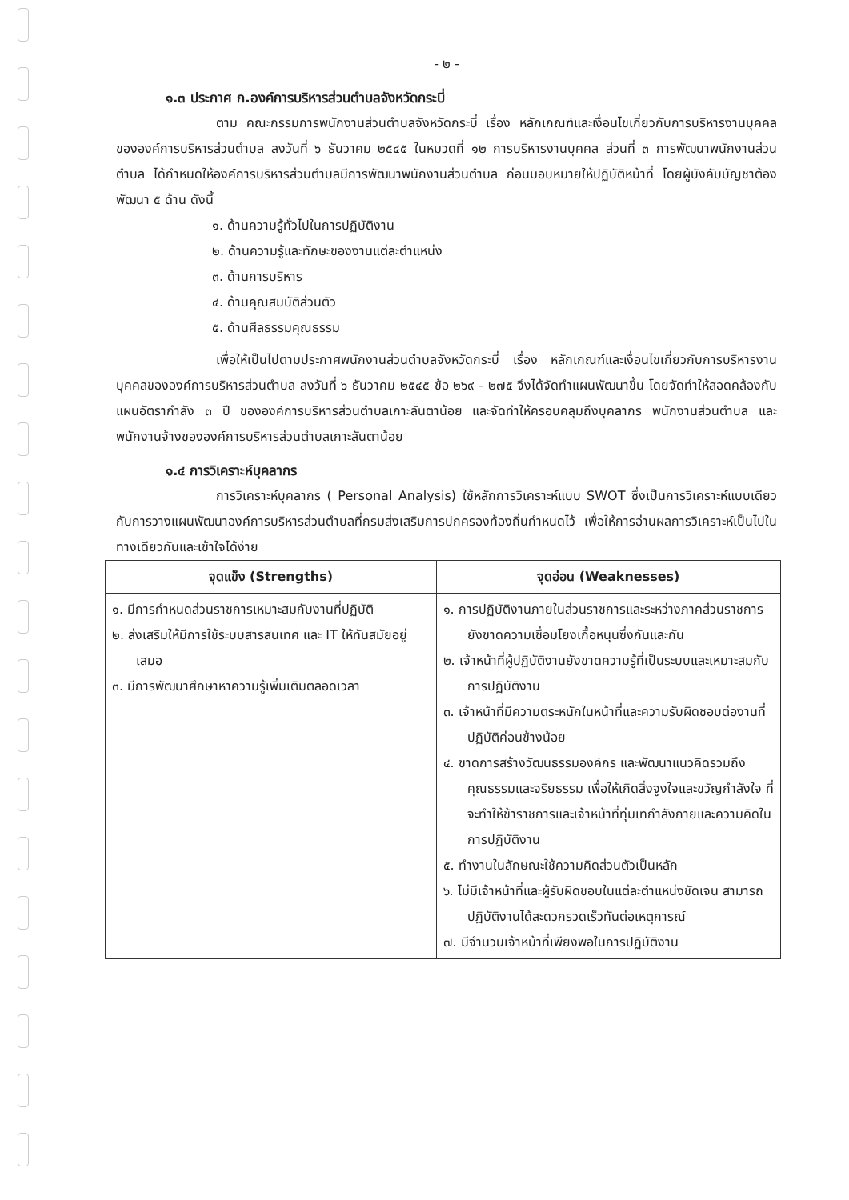- ๒ -
๑.๓ ประกาศ ก.องค์การบริหารส่วนตำบลจังหวัดกระบี่
ตาม คณะกรรมการพนักงานส่วนตำบลจังหวัดกระบี่ เรื่อง หลักเกณฑ์และเงื่อนไขเกี่ยวกับการบริหารงานบุคคลขององค์การบริหารส่วนตำบล ลงวันที่ ๖ ธันวาคม ๒๕๔๕ ในหมวดที่ ๑๒ การบริหารงานบุคคล ส่วนที่ ๓ การพัฒนาพนักงานส่วนตำบล ได้กำหนดให้องค์การบริหารส่วนตำบลมีการพัฒนาพนักงานส่วนตำบล ก่อนมอบหมายให้ปฏิบัติหน้าที่ โดยผู้บังคับบัญชาต้องพัฒนา ๕ ด้าน ดังนี้
๑. ด้านความรู้ทั่วไปในการปฏิบัติงาน
๒. ด้านความรู้และทักษะของงานแต่ละตำแหน่ง
๓. ด้านการบริหาร
๔. ด้านคุณสมบัติส่วนตัว
๕. ด้านศีลธรรมคุณธรรม
เพื่อให้เป็นไปตามประกาศพนักงานส่วนตำบลจังหวัดกระบี่ เรื่อง หลักเกณฑ์และเงื่อนไขเกี่ยวกับการบริหารงานบุคคลขององค์การบริหารส่วนตำบล ลงวันที่ ๖ ธันวาคม ๒๕๔๕ ข้อ ๒๖๙ - ๒๗๕ จึงได้จัดทำแผนพัฒนาขึ้น โดยจัดทำให้สอดคล้องกับแผนอัตรากำลัง ๓ ปี ขององค์การบริหารส่วนตำบลเกาะลันตาน้อย และจัดทำให้ครอบคลุมถึงบุคลากร พนักงานส่วนตำบล และพนักงานจ้างขององค์การบริหารส่วนตำบลเกาะลันตาน้อย
๑.๔ การวิเคราะห์บุคลากร
การวิเคราะห์บุคลากร ( Personal Analysis) ใช้หลักการวิเคราะห์แบบ SWOT ซึ่งเป็นการวิเคราะห์แบบเดียวกับการวางแผนพัฒนาองค์การบริหารส่วนตำบลที่กรมส่งเสริมการปกครองท้องถิ่นกำหนดไว้ เพื่อให้การอ่านผลการวิเคราะห์เป็นไปในทางเดียวกันและเข้าใจได้ง่าย
| จุดแข็ง (Strengths) | จุดอ่อน (Weaknesses) |
| --- | --- |
| ๑. มีการกำหนดส่วนราชการเหมาะสมกับงานที่ปฏิบัติ ๒. ส่งเสริมให้มีการใช้ระบบสารสนเทศ และ IT ให้ทันสมัยอยู่เสมอ ๓. มีการพัฒนาศึกษาหาความรู้เพิ่มเติมตลอดเวลา | ๑. การปฏิบัติงานภายในส่วนราชการและระหว่างภาคส่วนราชการยังขาดความเชื่อมโยงเกื้อหนุนซึ่งกันและกัน ๒. เจ้าหน้าที่ผู้ปฏิบัติงานยังขาดความรู้ที่เป็นระบบและเหมาะสมกับการปฏิบัติงาน ๓. เจ้าหน้าที่มีความตระหนักในหน้าที่และความรับผิดชอบต่องานที่ปฏิบัติค่อนข้างน้อย ๔. ขาดการสร้างวัฒนธรรมองค์กร และพัฒนาแนวคิดรวมถึงคุณธรรมและจริยธรรม เพื่อให้เกิดสิ่งจูงใจและขวัญกำลังใจ ที่จะทำให้ข้าราชการและเจ้าหน้าที่ทุ่มเทกำลังกายและความคิดในการปฏิบัติงาน ๕. ทำงานในลักษณะใช้ความคิดส่วนตัวเป็นหลัก ๖. ไม่มีเจ้าหน้าที่และผู้รับผิดชอบในแต่ละตำแหน่งชัดเจน สามารถปฏิบัติงานได้สะดวกรวดเร็วทันต่อเหตุการณ์ ๗. มีจำนวนเจ้าหน้าที่เพียงพอในการปฏิบัติงาน |